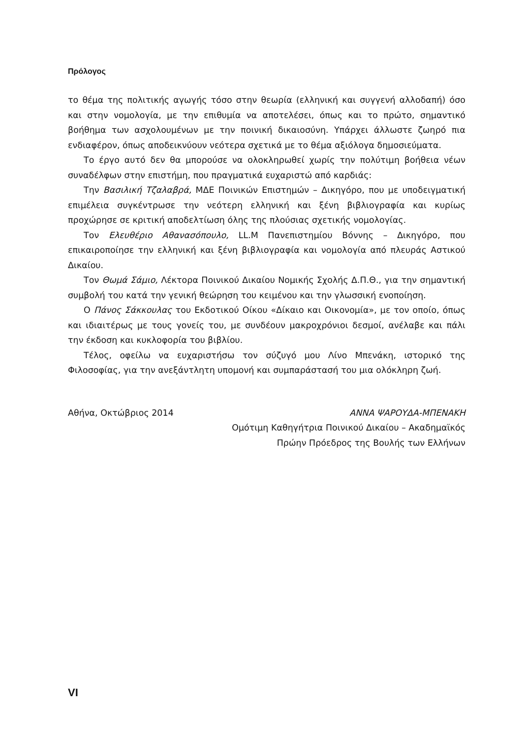Πρόλογος
το θέμα της πολιτικής αγωγής τόσο στην θεωρία (ελληνική και συγγενή αλλοδαπή) όσο και στην νομολογία, με την επιθυμία να αποτελέσει, όπως και το πρώτο, σημαντικό βοήθημα των ασχολουμένων με την ποινική δικαιοσύνη. Υπάρχει άλλωστε ζωηρό πια ενδιαφέρον, όπως αποδεικνύουν νεότερα σχετικά με το θέμα αξιόλογα δημοσιεύματα.
Το έργο αυτό δεν θα μπορούσε να ολοκληρωθεί χωρίς την πολύτιμη βοήθεια νέων συναδέλφων στην επιστήμη, που πραγματικά ευχαριστώ από καρδιάς:
Την Βασιλική Τζαλαβρά, ΜΔΕ Ποινικών Επιστημών – Δικηγόρο, που με υποδειγματική επιμέλεια συγκέντρωσε την νεότερη ελληνική και ξένη βιβλιογραφία και κυρίως προχώρησε σε κριτική αποδελτίωση όλης της πλούσιας σχετικής νομολογίας.
Τον Ελευθέριο Αθανασόπουλο, LL.M Πανεπιστημίου Βόννης – Δικηγόρο, που επικαιροποίησε την ελληνική και ξένη βιβλιογραφία και νομολογία από πλευράς Αστικού Δικαίου.
Τον Θωμά Σάμιο, Λέκτορα Ποινικού Δικαίου Νομικής Σχολής Δ.Π.Θ., για την σημαντική συμβολή του κατά την γενική θεώρηση του κειμένου και την γλωσσική ενοποίηση.
Ο Πάνος Σάκκουλας του Εκδοτικού Οίκου «Δίκαιο και Οικονομία», με τον οποίο, όπως και ιδιαιτέρως με τους γονείς του, με συνδέουν μακροχρόνιοι δεσμοί, ανέλαβε και πάλι την έκδοση και κυκλοφορία του βιβλίου.
Τέλος, οφείλω να ευχαριστήσω τον σύζυγό μου Λίνο Μπενάκη, ιστορικό της Φιλοσοφίας, για την ανεξάντλητη υπομονή και συμπαράστασή του μια ολόκληρη ζωή.
Αθήνα, Οκτώβριος 2014 ΑΝΝΑ ΨΑΡΟΥΔΑ-ΜΠΕΝΑΚΗ
Ομότιμη Καθηγήτρια Ποινικού Δικαίου – Ακαδημαϊκός
Πρώην Πρόεδρος της Βουλής των Ελλήνων
VI